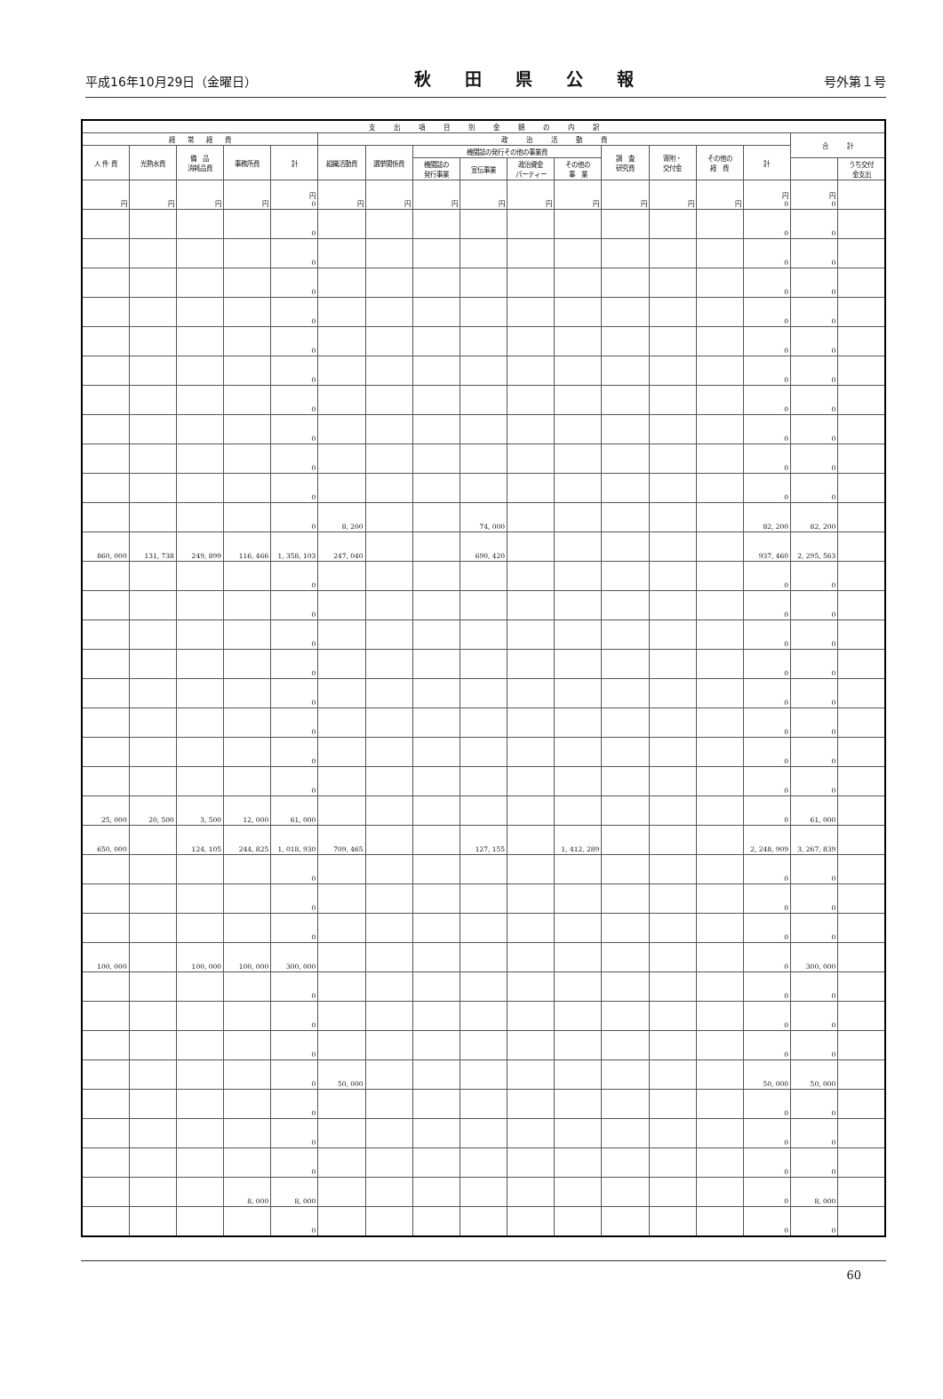平成16年10月29日（金曜日） 秋田県公報 号外第１号
| 支 出 項 目 別 金 額 の 内 訳 | | | | | | | | | | | | | | | | |
| --- | --- | --- | --- | --- | --- | --- | --- | --- | --- | --- | --- | --- | --- | --- | --- | --- |
| 経 常 経 費 | | | | | 政 治 活 動 費 | | | | | | | | | | 合 計 | |
| 人 件 費 | 光熱水費 | 備 品 消耗品費 | 事務所費 | 計 | 組織活動費 | 選挙関係費 | 機関誌の発行その他の事業費 | | | | 調 査 研究費 | 寄附・ 交付金 | その他の 経 費 | 計 | | |
| | | | | | | | 機関誌の 発行事業 | 宣伝事業 | 政治資金 パーティー | その他の 事 業 | | | | | | うち交付 金支出 |
| 円 | 円 | 円 | 円 | 円 0 | 円 | 円 | 円 | 円 | 円 | 円 | 円 | 円 | 円 | 円 0 | 円 0 | |
| | | | | 0 | | | | | | | | | | 0 | 0 | |
| | | | | 0 | | | | | | | | | | 0 | 0 | |
| | | | | 0 | | | | | | | | | | 0 | 0 | |
| | | | | 0 | | | | | | | | | | 0 | 0 | |
| | | | | 0 | | | | | | | | | | 0 | 0 | |
| | | | | 0 | | | | | | | | | | 0 | 0 | |
| | | | | 0 | | | | | | | | | | 0 | 0 | |
| | | | | 0 | | | | | | | | | | 0 | 0 | |
| | | | | 0 | | | | | | | | | | 0 | 0 | |
| | | | | 0 | | | | | | | | | | 0 | 0 | |
| | | | | 0 | 8, 200 | | | 74, 000 | | | | | | 82, 200 | 82, 200 | |
| 860, 000 | 131, 738 | 249, 899 | 116, 466 | 1, 358, 103 | 247, 040 | | | 690, 420 | | | | | | 937, 460 | 2, 295, 563 | |
| | | | | 0 | | | | | | | | | | 0 | 0 | |
| | | | | 0 | | | | | | | | | | 0 | 0 | |
| | | | | 0 | | | | | | | | | | 0 | 0 | |
| | | | | 0 | | | | | | | | | | 0 | 0 | |
| | | | | 0 | | | | | | | | | | 0 | 0 | |
| | | | | 0 | | | | | | | | | | 0 | 0 | |
| | | | | 0 | | | | | | | | | | 0 | 0 | |
| | | | | 0 | | | | | | | | | | 0 | 0 | |
| 25, 000 | 20, 500 | 3, 500 | 12, 000 | 61, 000 | | | | | | | | | | 0 | 61, 000 | |
| 650, 000 | | 124, 105 | 244, 825 | 1, 018, 930 | 709, 465 | | | 127, 155 | | 1, 412, 289 | | | | 2, 248, 909 | 3, 267, 839 | |
| | | | | 0 | | | | | | | | | | 0 | 0 | |
| | | | | 0 | | | | | | | | | | 0 | 0 | |
| | | | | 0 | | | | | | | | | | 0 | 0 | |
| 100, 000 | | 100, 000 | 100, 000 | 300, 000 | | | | | | | | | | 0 | 300, 000 | |
| | | | | 0 | | | | | | | | | | 0 | 0 | |
| | | | | 0 | | | | | | | | | | 0 | 0 | |
| | | | | 0 | | | | | | | | | | 0 | 0 | |
| | | | | 0 | 50, 000 | | | | | | | | | 50, 000 | 50, 000 | |
| | | | | 0 | | | | | | | | | | 0 | 0 | |
| | | | | 0 | | | | | | | | | | 0 | 0 | |
| | | | | 0 | | | | | | | | | | 0 | 0 | |
| | | | 8, 000 | 8, 000 | | | | | | | | | | 0 | 8, 000 | |
| | | | | 0 | | | | | | | | | | 0 | 0 | |
60